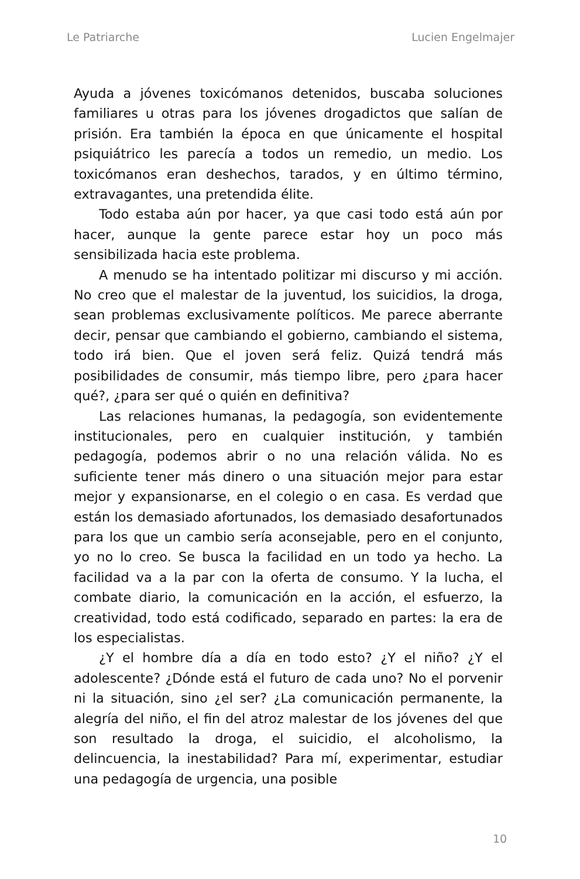Le Patriarche Lucien Engelmajer
Ayuda a jóvenes toxicómanos detenidos, buscaba soluciones familiares u otras para los jóvenes drogadictos que salían de prisión. Era también la época en que únicamente el hospital psiquiátrico les parecía a todos un remedio, un medio. Los toxicómanos eran deshechos, tarados, y en último término, extravagantes, una pretendida élite.
Todo estaba aún por hacer, ya que casi todo está aún por hacer, aunque la gente parece estar hoy un poco más sensibilizada hacia este problema.
A menudo se ha intentado politizar mi discurso y mi acción. No creo que el malestar de la juventud, los suicidios, la droga, sean problemas exclusivamente políticos. Me parece aberrante decir, pensar que cambiando el gobierno, cambiando el sistema, todo irá bien. Que el joven será feliz. Quizá tendrá más posibilidades de consumir, más tiempo libre, pero ¿para hacer qué?, ¿para ser qué o quién en definitiva?
Las relaciones humanas, la pedagogía, son evidentemente institucionales, pero en cualquier institución, y también pedagogía, podemos abrir o no una relación válida. No es suficiente tener más dinero o una situación mejor para estar mejor y expansionarse, en el colegio o en casa. Es verdad que están los demasiado afortunados, los demasiado desafortunados para los que un cambio sería aconsejable, pero en el conjunto, yo no lo creo. Se busca la facilidad en un todo ya hecho. La facilidad va a la par con la oferta de consumo. Y la lucha, el combate diario, la comunicación en la acción, el esfuerzo, la creatividad, todo está codificado, separado en partes: la era de los especialistas.
¿Y el hombre día a día en todo esto? ¿Y el niño? ¿Y el adolescente? ¿Dónde está el futuro de cada uno? No el porvenir ni la situación, sino ¿el ser? ¿La comunicación permanente, la alegría del niño, el fin del atroz malestar de los jóvenes del que son resultado la droga, el suicidio, el alcoholismo, la delincuencia, la inestabilidad? Para mí, experimentar, estudiar una pedagogía de urgencia, una posible
10